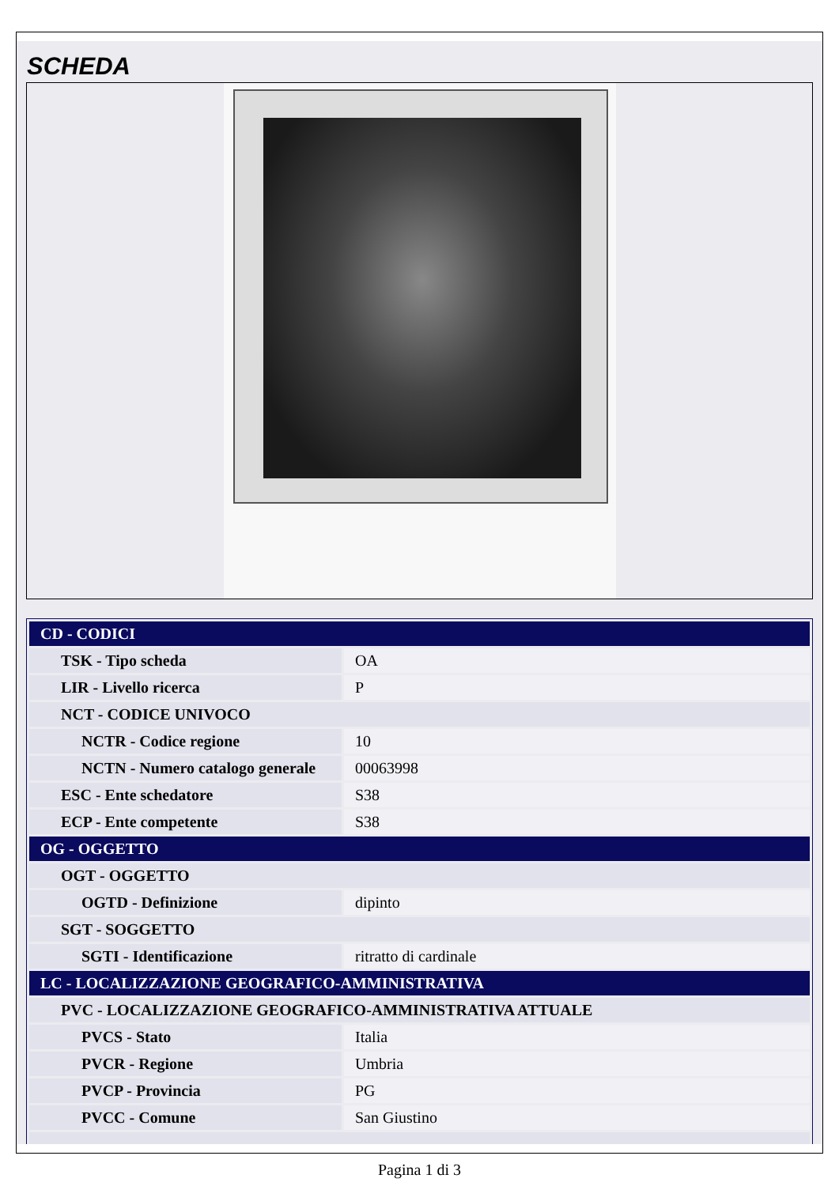SCHEDA
| CD - CODICI | |
| TSK - Tipo scheda | OA |
| LIR - Livello ricerca | P |
| NCT - CODICE UNIVOCO | |
| NCTR - Codice regione | 10 |
| NCTN - Numero catalogo generale | 00063998 |
| ESC - Ente schedatore | S38 |
| ECP - Ente competente | S38 |
| OG - OGGETTO | |
| OGT - OGGETTO | |
| OGTD - Definizione | dipinto |
| SGT - SOGGETTO | |
| SGTI - Identificazione | ritratto di cardinale |
| LC - LOCALIZZAZIONE GEOGRAFICO-AMMINISTRATIVA | |
| PVC - LOCALIZZAZIONE GEOGRAFICO-AMMINISTRATIVA ATTUALE | |
| PVCS - Stato | Italia |
| PVCR - Regione | Umbria |
| PVCP - Provincia | PG |
| PVCC - Comune | San Giustino |
Pagina 1 di 3